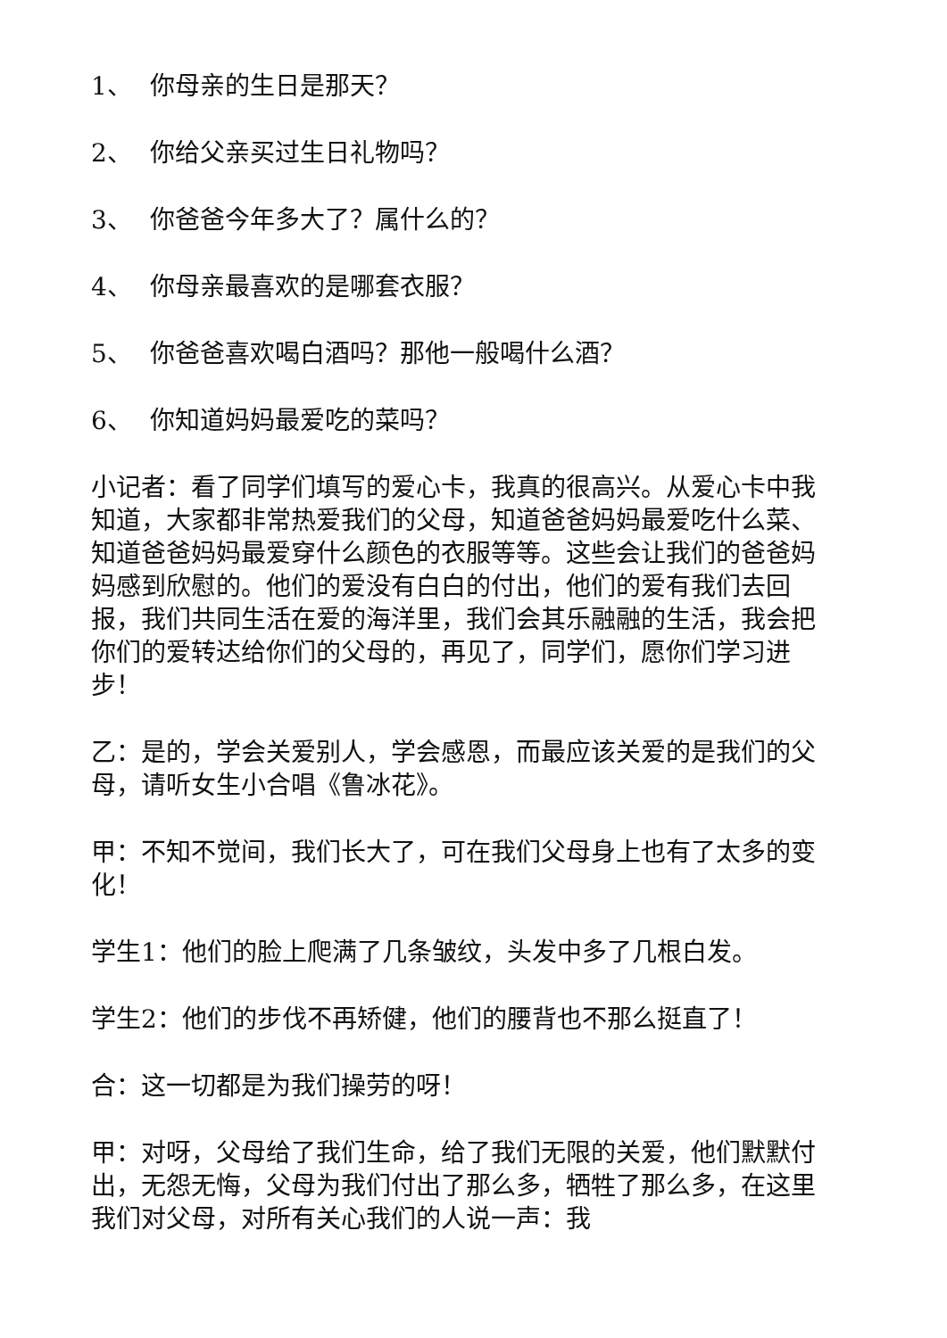1、 你母亲的生日是那天？
2、 你给父亲买过生日礼物吗？
3、 你爸爸今年多大了？属什么的？
4、 你母亲最喜欢的是哪套衣服？
5、 你爸爸喜欢喝白酒吗？那他一般喝什么酒？
6、 你知道妈妈最爱吃的菜吗？
小记者：看了同学们填写的爱心卡，我真的很高兴。从爱心卡中我知道，大家都非常热爱我们的父母，知道爸爸妈妈最爱吃什么菜、知道爸爸妈妈最爱穿什么颜色的衣服等等。这些会让我们的爸爸妈妈感到欣慰的。他们的爱没有白白的付出，他们的爱有我们去回报，我们共同生活在爱的海洋里，我们会其乐融融的生活，我会把你们的爱转达给你们的父母的，再见了，同学们，愿你们学习进步！
乙：是的，学会关爱别人，学会感恩，而最应该关爱的是我们的父母，请听女生小合唱《鲁冰花》。
甲：不知不觉间，我们长大了，可在我们父母身上也有了太多的变化！
学生1：他们的脸上爬满了几条皱纹，头发中多了几根白发。
学生2：他们的步伐不再矫健，他们的腰背也不那么挺直了！
合：这一切都是为我们操劳的呀！
甲：对呀，父母给了我们生命，给了我们无限的关爱，他们默默付出，无怨无悔，父母为我们付出了那么多，牺牲了那么多，在这里我们对父母，对所有关心我们的人说一声：我